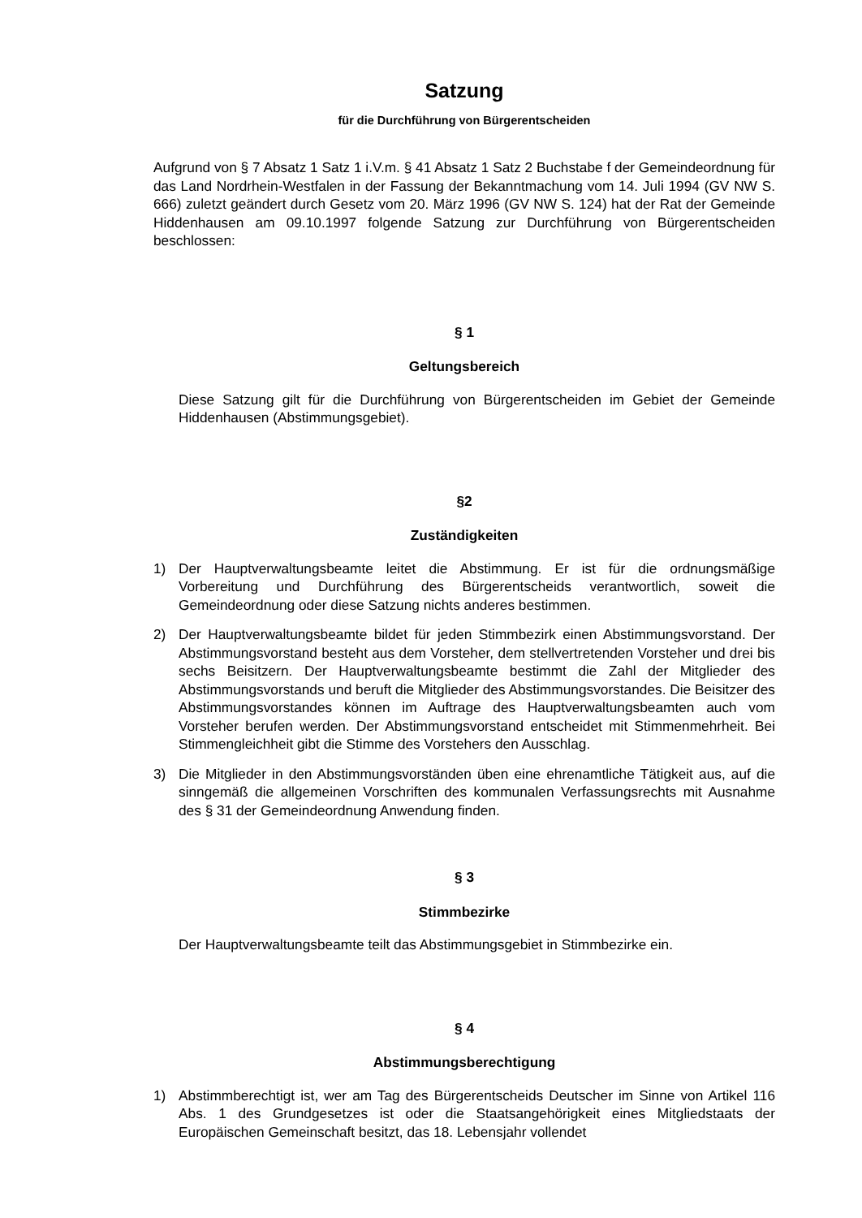Satzung
für die Durchführung von Bürgerentscheiden
Aufgrund von § 7 Absatz 1 Satz 1 i.V.m. § 41 Absatz 1 Satz 2 Buchstabe f der Gemeindeordnung für das Land Nordrhein-Westfalen in der Fassung der Bekanntmachung vom 14. Juli 1994 (GV NW S. 666) zuletzt geändert durch Gesetz vom 20. März 1996 (GV NW S. 124) hat der Rat der Gemeinde Hiddenhausen am 09.10.1997 folgende Satzung zur Durchführung von Bürgerentscheiden beschlossen:
§ 1
Geltungsbereich
Diese Satzung gilt für die Durchführung von Bürgerentscheiden im Gebiet der Gemeinde Hiddenhausen (Abstimmungsgebiet).
§2
Zuständigkeiten
1) Der Hauptverwaltungsbeamte leitet die Abstimmung. Er ist für die ordnungsmäßige Vorbereitung und Durchführung des Bürgerentscheids verantwortlich, soweit die Gemeindeordnung oder diese Satzung nichts anderes bestimmen.
2) Der Hauptverwaltungsbeamte bildet für jeden Stimmbezirk einen Abstimmungsvorstand. Der Abstimmungsvorstand besteht aus dem Vorsteher, dem stellvertretenden Vorsteher und drei bis sechs Beisitzern. Der Hauptverwaltungsbeamte bestimmt die Zahl der Mitglieder des Abstimmungsvorstands und beruft die Mitglieder des Abstimmungsvorstandes. Die Beisitzer des Abstimmungsvorstandes können im Auftrage des Hauptverwaltungsbeamten auch vom Vorsteher berufen werden. Der Abstimmungsvorstand entscheidet mit Stimmenmehrheit. Bei Stimmengleichheit gibt die Stimme des Vorstehers den Ausschlag.
3) Die Mitglieder in den Abstimmungsvorständen üben eine ehrenamtliche Tätigkeit aus, auf die sinngemäß die allgemeinen Vorschriften des kommunalen Verfassungsrechts mit Ausnahme des § 31 der Gemeindeordnung Anwendung finden.
§ 3
Stimmbezirke
Der Hauptverwaltungsbeamte teilt das Abstimmungsgebiet in Stimmbezirke ein.
§ 4
Abstimmungsberechtigung
1) Abstimmberechtigt ist, wer am Tag des Bürgerentscheids Deutscher im Sinne von Artikel 116 Abs. 1 des Grundgesetzes ist oder die Staatsangehörigkeit eines Mitgliedstaats der Europäischen Gemeinschaft besitzt, das 18. Lebensjahr vollendet